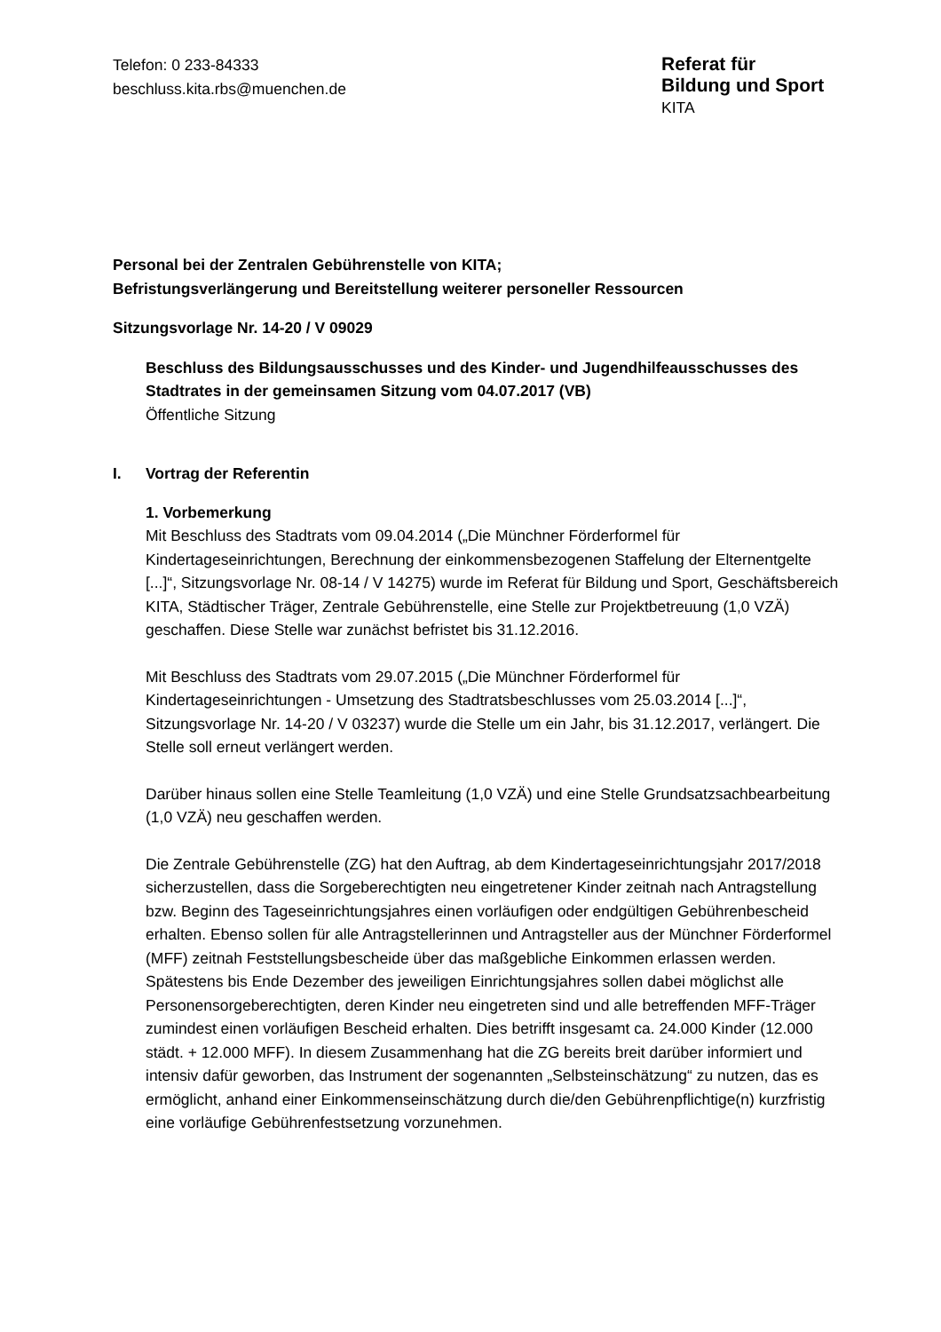Telefon: 0 233-84333
beschluss.kita.rbs@muenchen.de
Referat für
Bildung und Sport
KITA
Personal bei der Zentralen Gebührenstelle von KITA;
Befristungsverlängerung und Bereitstellung weiterer personeller Ressourcen
Sitzungsvorlage Nr. 14-20 / V 09029
Beschluss des Bildungsausschusses und des Kinder- und Jugendhilfeausschusses des Stadtrates in der gemeinsamen Sitzung vom 04.07.2017 (VB)
Öffentliche Sitzung
I. Vortrag der Referentin
1. Vorbemerkung
Mit Beschluss des Stadtrats vom 09.04.2014 („Die Münchner Förderformel für Kindertageseinrichtungen, Berechnung der einkommensbezogenen Staffelung der Elternentgelte [...]“, Sitzungsvorlage Nr. 08-14 / V 14275) wurde im Referat für Bildung und Sport, Geschäftsbereich KITA, Städtischer Träger, Zentrale Gebührenstelle, eine Stelle zur Projektbetreuung (1,0 VZÄ) geschaffen. Diese Stelle war zunächst befristet bis 31.12.2016.
Mit Beschluss des Stadtrats vom 29.07.2015 („Die Münchner Förderformel für Kindertageseinrichtungen - Umsetzung des Stadtratsbeschlusses vom 25.03.2014 [...]“, Sitzungsvorlage Nr. 14-20 / V 03237) wurde die Stelle um ein Jahr, bis 31.12.2017, verlängert. Die Stelle soll erneut verlängert werden.
Darüber hinaus sollen eine Stelle Teamleitung (1,0 VZÄ) und eine Stelle Grundsatzsachbearbeitung (1,0 VZÄ) neu geschaffen werden.
Die Zentrale Gebührenstelle (ZG) hat den Auftrag, ab dem Kindertageseinrichtungsjahr 2017/2018 sicherzustellen, dass die Sorgeberechtigten neu eingetretener Kinder zeitnah nach Antragstellung bzw. Beginn des Tageseinrichtungsjahres einen vorläufigen oder endgültigen Gebührenbescheid erhalten. Ebenso sollen für alle Antragstellerinnen und Antragsteller aus der Münchner Förderformel (MFF) zeitnah Feststellungsbescheide über das maßgebliche Einkommen erlassen werden. Spätestens bis Ende Dezember des jeweiligen Einrichtungsjahres sollen dabei möglichst alle Personensorgeberechtigten, deren Kinder neu eingetreten sind und alle betreffenden MFF-Träger zumindest einen vorläufigen Bescheid erhalten. Dies betrifft insgesamt ca. 24.000 Kinder (12.000 städt. + 12.000 MFF). In diesem Zusammenhang hat die ZG bereits breit darüber informiert und intensiv dafür geworben, das Instrument der sogenannten „Selbsteinschätzung“ zu nutzen, das es ermöglicht, anhand einer Einkommenseinschätzung durch die/den Gebührenpflichtige(n) kurzfristig eine vorläufige Gebührenfestsetzung vorzunehmen.